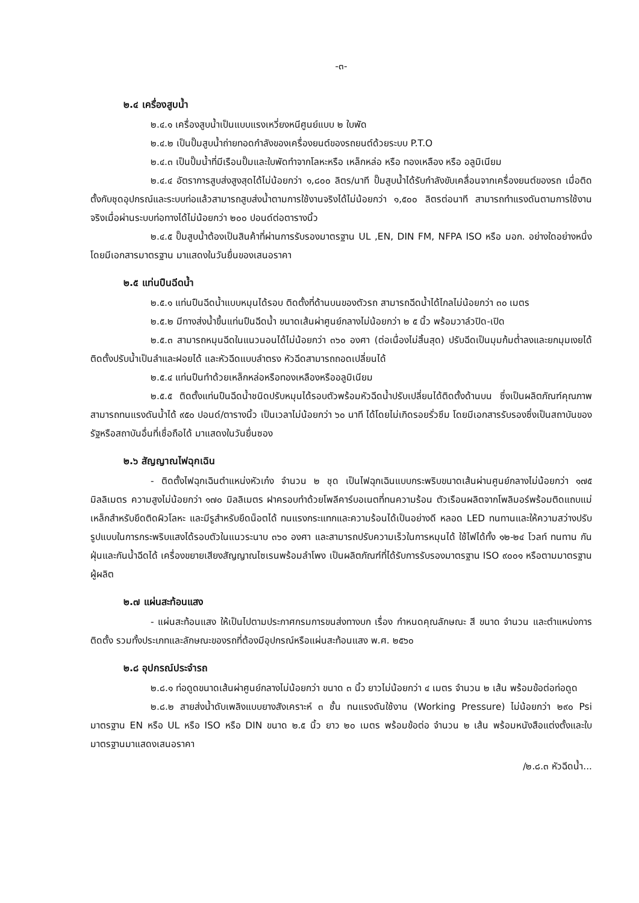-๓-
๒.๔ เครื่องสูบน้ำ
๒.๔.๑ เครื่องสูบน้ำเป็นแบบแรงเหวี่ยงหนีศูนย์แบบ ๒ ใบพัด
๒.๔.๒ เป็นปั๊มสูบน้ำถ่ายทอดกำลังของเครื่องยนต์ของรถยนต์ด้วยระบบ P.T.O
๒.๔.๓ เป็นปั๊มน้ำที่มีเรือนปั๊มและใบพัดทำจากโลหะหรือ เหล็กหล่อ หรือ ทองเหลือง หรือ อลูมิเนียม
๒.๔.๔ อัตราการสูบส่งสูงสุดได้ไม่น้อยกว่า ๑,๘๐๐ ลิตร/นาที ปั๊มสูบน้ำได้รับกำลังขับเคลื่อนจากเครื่องยนต์ของรถ เมื่อติดตั้งกับชุดอุปกรณ์และระบบท่อแล้วสามารถสูบส่งน้ำตามการใช้งานจริงได้ไม่น้อยกว่า ๑,๕๐๐ ลิตรต่อนาที สามารถทำแรงดันตามการใช้งานจริงเมื่อผ่านระบบท่อทางได้ไม่น้อยกว่า ๒๐๐ ปอนด์ต่อตารางนิ้ว
๒.๔.๕ ปั๊มสูบน้ำต้องเป็นสินค้าที่ผ่านการรับรองมาตรฐาน UL ,EN, DIN FM, NFPA ISO หรือ มอก. อย่างใดอย่างหนึ่ง โดยมีเอกสารมาตรฐาน มาแสดงในวันยื่นของเสนอราคา
๒.๕ แท่นปืนฉีดน้ำ
๒.๕.๑ แท่นปืนฉีดน้ำแบบหมุนได้รอบ ติดตั้งที่ด้านบนของตัวรถ สามารถฉีดน้ำได้ไกลไม่น้อยกว่า ๓๐ เมตร
๒.๕.๒ มีทางส่งน้ำขึ้นแท่นปืนฉีดน้ำ ขนาดเส้นผ่าศูนย์กลางไม่น้อยกว่า ๒ ๕ นิ้ว พร้อมวาล์วปิด-เปิด
๒.๕.๓ สามารถหมุนฉีดในแนวนอนได้ไม่น้อยกว่า ๓๖๐ องศา (ต่อเนื่องไม่สิ้นสุด) ปรับฉีดเป็นมุมก้มต่ำลงและยกมุมเงยได้ ติดตั้งปรับน้ำเป็นลำและฝอยได้ และหัวฉีดแบบลำตรง หัวฉีดสามารถถอดเปลี่ยนได้
๒.๕.๔ แท่นปืนทำด้วยเหล็กหล่อหรือทองเหลืองหรืออลูมิเนียม
๒.๕.๕ ติดตั้งแท่นปืนฉีดน้ำชนิดปรับหมุนได้รอบตัวพร้อมหัวฉีดน้ำปรับเปลี่ยนได้ติดตั้งด้านบน ซึ่งเป็นผลิตภัณฑ์คุณภาพสามารถทนแรงดันน้ำได้ ๙๕๐ ปอนด์/ตารางนิ้ว เป็นเวลาไม่น้อยกว่า ๖๐ นาที ได้โดยไม่เกิดรอยรั่วซึม โดยมีเอกสารรับรองซึ่งเป็นสถาบันของรัฐหรือสถาบันอื่นที่เชื่อถือได้ มาแสดงในวันยื่นซอง
๒.๖ สัญญาณไฟฉุกเฉิน
- ติดตั้งไฟฉุกเฉินตำแหน่งหัวเก๋ง จำนวน ๒ ชุด เป็นไฟฉุกเฉินแบบกระพริบขนาดเส้นผ่านศูนย์กลางไม่น้อยกว่า ๑๗๕ มิลลิเมตร ความสูงไม่น้อยกว่า ๑๗๐ มิลลิเมตร ฝาครอบทำด้วยโพลีคาร์บอเนตที่ทนความร้อน ตัวเรือนผลิตจากโพลิมอร์พร้อมติดแถบแม่เหล็กสำหรับยึดติดผิวโลหะ และมีรูสำหรับยึดน็อตได้ ทนแรงกระแทกและความร้อนได้เป็นอย่างดี หลอด LED ทนทานและให้ความสว่างปรับรูปแบบในการกระพริบแสงได้รอบตัวในแนวระนาบ ๓๖๐ องศา และสามารถปรับความเร็วในการหมุนได้ ใช้ไฟได้ทั้ง ๑๒-๒๔ โวลท์ ทนทาน กันฝุ่นและกันน้ำฉีดได้ เครื่องขยายเสียงสัญญาณไซเรนพร้อมลำโพง เป็นผลิตภัณฑ์ที่ได้รับการรับรองมาตรฐาน ISO ๙๐๐๑ หรือตามมาตรฐานผู้ผลิต
๒.๗ แผ่นสะท้อนแสง
- แผ่นสะท้อนแสง ให้เป็นไปตามประกาศกรมการขนส่งทางบก เรื่อง กำหนดคุณลักษณะ สี ขนาด จำนวน และตำแหน่งการติดตั้ง รวมทั้งประเภทและลักษณะของรถที่ต้องมีอุปกรณ์หรือแผ่นสะท้อนแสง พ.ศ. ๒๕๖๐
๒.๘ อุปกรณ์ประจำรถ
๒.๘.๑ ท่อดูดขนาดเส้นผ่าศูนย์กลางไม่น้อยกว่า ขนาด ๓ นิ้ว ยาวไม่น้อยกว่า ๔ เมตร จำนวน ๒ เส้น พร้อมข้อต่อท่อดูด
๒.๘.๒ สายส่งน้ำดับเพลิงแบบยางสังเคราะห์ ๓ ชั้น ทนแรงดันใช้งาน (Working Pressure) ไม่น้อยกว่า ๒๙๐ Psi มาตรฐาน EN หรือ UL หรือ ISO หรือ DIN ขนาด ๒.๕ นิ้ว ยาว ๒๐ เมตร พร้อมข้อต่อ จำนวน ๒ เส้น พร้อมหนังสือแต่งตั้งและใบมาตรฐานมาแสดงเสนอราคา
/๒.๘.๓ หัวฉีดน้ำ...